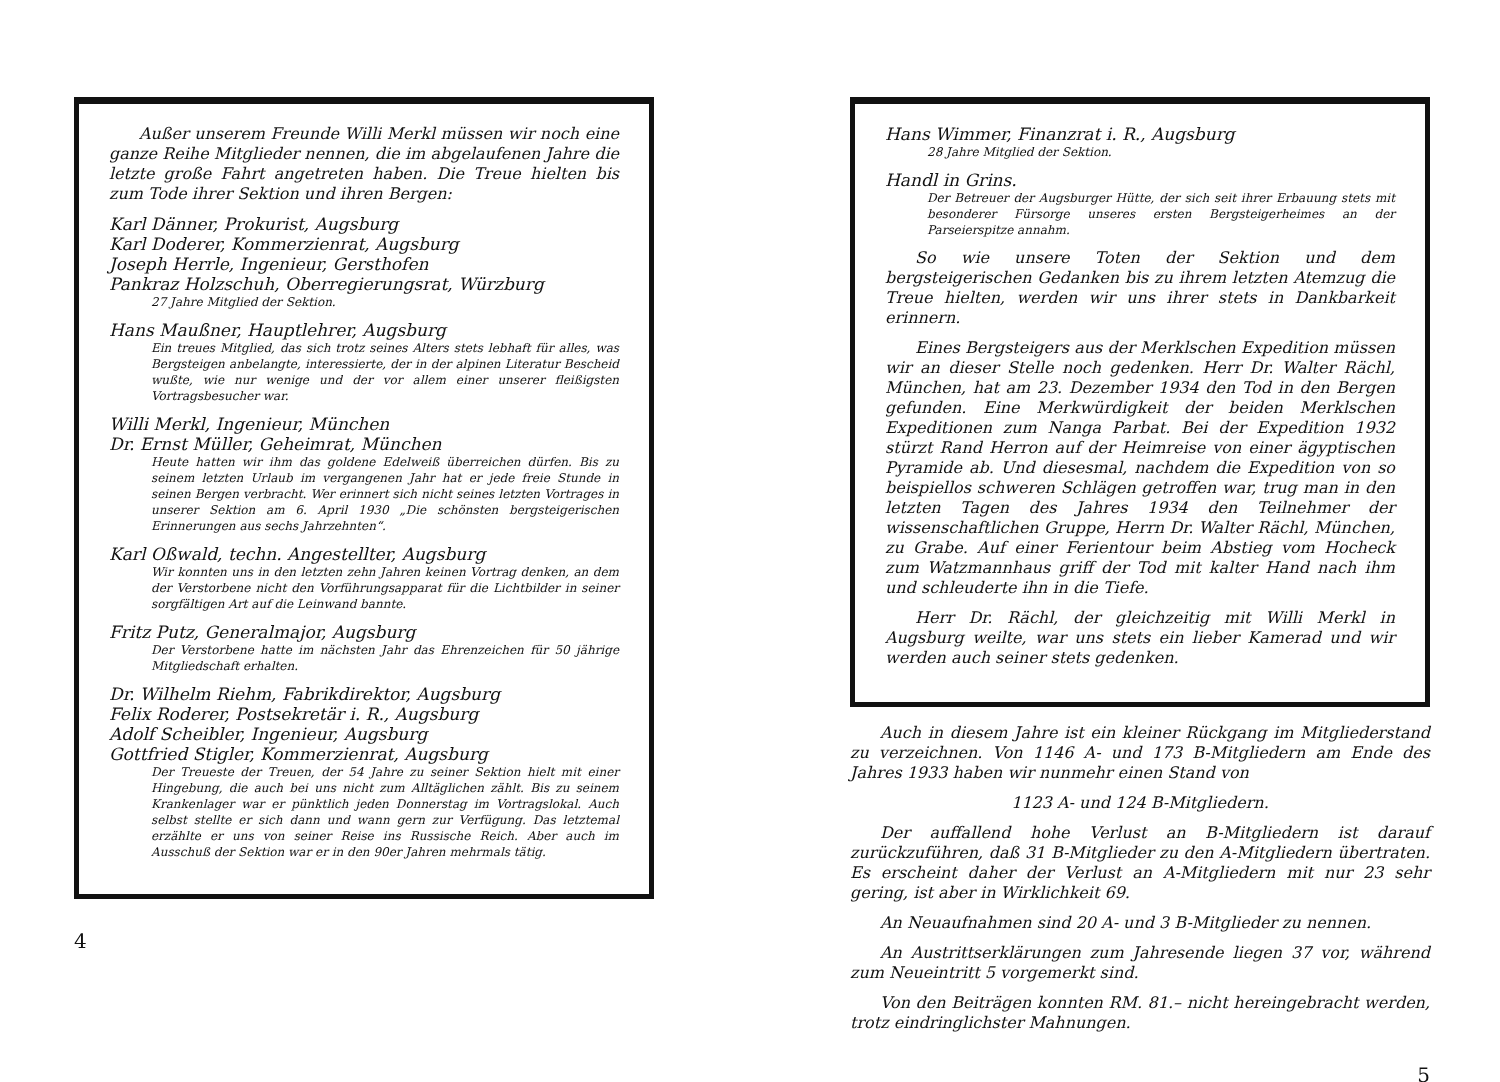Außer unserem Freunde Willi Merkl müssen wir noch eine ganze Reihe Mitglieder nennen, die im abgelaufenen Jahre die letzte große Fahrt angetreten haben. Die Treue hielten bis zum Tode ihrer Sektion und ihren Bergen:
Karl Dänner, Prokurist, Augsburg
Karl Doderer, Kommerzienrat, Augsburg
Joseph Herrle, Ingenieur, Gersthofen
Pankraz Holzschuh, Oberregierungsrat, Würzburg
27 Jahre Mitglied der Sektion.
Hans Maußner, Hauptlehrer, Augsburg
Ein treues Mitglied, das sich trotz seines Alters stets lebhaft für alles, was Bergsteigen anbelangte, interessierte, der in der alpinen Literatur Bescheid wußte, wie nur wenige und der vor allem einer unserer fleißigsten Vortragsbesucher war.
Willi Merkl, Ingenieur, München
Dr. Ernst Müller, Geheimrat, München
Heute hatten wir ihm das goldene Edelweiß überreichen dürfen. Bis zu seinem letzten Urlaub im vergangenen Jahr hat er jede freie Stunde in seinen Bergen verbracht. Wer erinnert sich nicht seines letzten Vortrages in unserer Sektion am 6. April 1930 „Die schönsten bergsteigerischen Erinnerungen aus sechs Jahrzehnten“.
Karl Oßwald, techn. Angestellter, Augsburg
Wir konnten uns in den letzten zehn Jahren keinen Vortrag denken, an dem der Verstorbene nicht den Vorführungsapparat für die Lichtbilder in seiner sorgfältigen Art auf die Leinwand bannte.
Fritz Putz, Generalmajor, Augsburg
Der Verstorbene hatte im nächsten Jahr das Ehrenzeichen für 50 jährige Mitgliedschaft erhalten.
Dr. Wilhelm Riehm, Fabrikdirektor, Augsburg
Felix Roderer, Postsekretär i. R., Augsburg
Adolf Scheibler, Ingenieur, Augsburg
Gottfried Stigler, Kommerzienrat, Augsburg
Der Treueste der Treuen, der 54 Jahre zu seiner Sektion hielt mit einer Hingebung, die auch bei uns nicht zum Alltäglichen zählt. Bis zu seinem Krankenlager war er pünktlich jeden Donnerstag im Vortragslokal. Auch selbst stellte er sich dann und wann gern zur Verfügung. Das letztemal erzählte er uns von seiner Reise ins Russische Reich. Aber auch im Ausschuß der Sektion war er in den 90er Jahren mehrmals tätig.
4
Hans Wimmer, Finanzrat i. R., Augsburg
28 Jahre Mitglied der Sektion.
Handl in Grins.
Der Betreuer der Augsburger Hütte, der sich seit ihrer Erbauung stets mit besonderer Fürsorge unseres ersten Bergsteigerheimes an der Parseierspitze annahm.
So wie unsere Toten der Sektion und dem bergsteigerischen Gedanken bis zu ihrem letzten Atemzug die Treue hielten, werden wir uns ihrer stets in Dankbarkeit erinnern.
Eines Bergsteigers aus der Merklschen Expedition müssen wir an dieser Stelle noch gedenken. Herr Dr. Walter Rächl, München, hat am 23. Dezember 1934 den Tod in den Bergen gefunden. Eine Merkwürdigkeit der beiden Merklschen Expeditionen zum Nanga Parbat. Bei der Expedition 1932 stürzt Rand Herron auf der Heimreise von einer ägyptischen Pyramide ab. Und diesesmal, nachdem die Expedition von so beispiellos schweren Schlägen getroffen war, trug man in den letzten Tagen des Jahres 1934 den Teilnehmer der wissenschaftlichen Gruppe, Herrn Dr. Walter Rächl, München, zu Grabe. Auf einer Ferientour beim Abstieg vom Hocheck zum Watzmannhaus griff der Tod mit kalter Hand nach ihm und schleuderte ihn in die Tiefe.
Herr Dr. Rächl, der gleichzeitig mit Willi Merkl in Augsburg weilte, war uns stets ein lieber Kamerad und wir werden auch seiner stets gedenken.
Auch in diesem Jahre ist ein kleiner Rückgang im Mitgliederstand zu verzeichnen. Von 1146 A- und 173 B-Mitgliedern am Ende des Jahres 1933 haben wir nunmehr einen Stand von
1123 A- und 124 B-Mitgliedern.
Der auffallend hohe Verlust an B-Mitgliedern ist darauf zurückzuführen, daß 31 B-Mitglieder zu den A-Mitgliedern übertraten. Es erscheint daher der Verlust an A-Mitgliedern mit nur 23 sehr gering, ist aber in Wirklichkeit 69.
An Neuaufnahmen sind 20 A- und 3 B-Mitglieder zu nennen.
An Austrittserklärungen zum Jahresende liegen 37 vor, während zum Neueintritt 5 vorgemerkt sind.
Von den Beiträgen konnten RM. 81.– nicht hereingebracht werden, trotz eindringlichster Mahnungen.
5